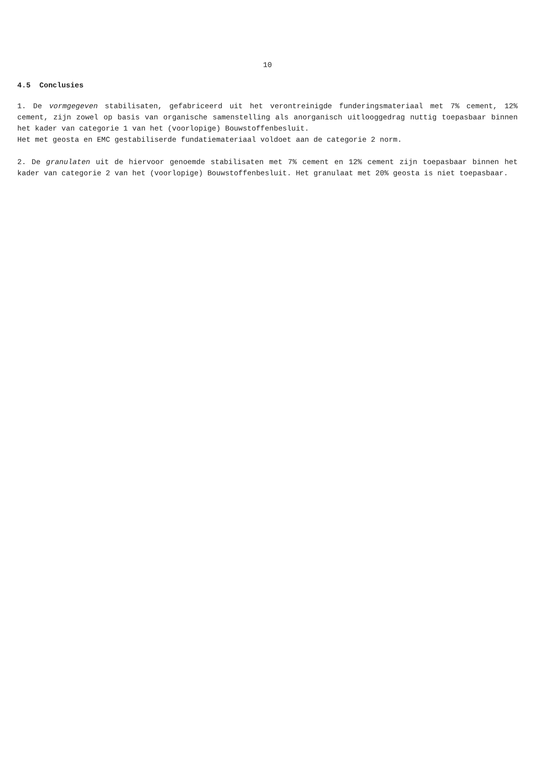10
4.5 Conclusies
1. De vormgegeven stabilisaten, gefabriceerd uit het verontreinigde funderingsmateriaal met 7% cement, 12% cement, zijn zowel op basis van organische samenstelling als anorganisch uitlooggedrag nuttig toepasbaar binnen het kader van categorie 1 van het (voorlopige) Bouwstoffenbesluit.
Het met geosta en EMC gestabiliserde fundatiemateriaal voldoet aan de categorie 2 norm.
2. De granulaten uit de hiervoor genoemde stabilisaten met 7% cement en 12% cement zijn toepasbaar binnen het kader van categorie 2 van het (voorlopige) Bouwstoffenbesluit. Het granulaat met 20% geosta is niet toepasbaar.